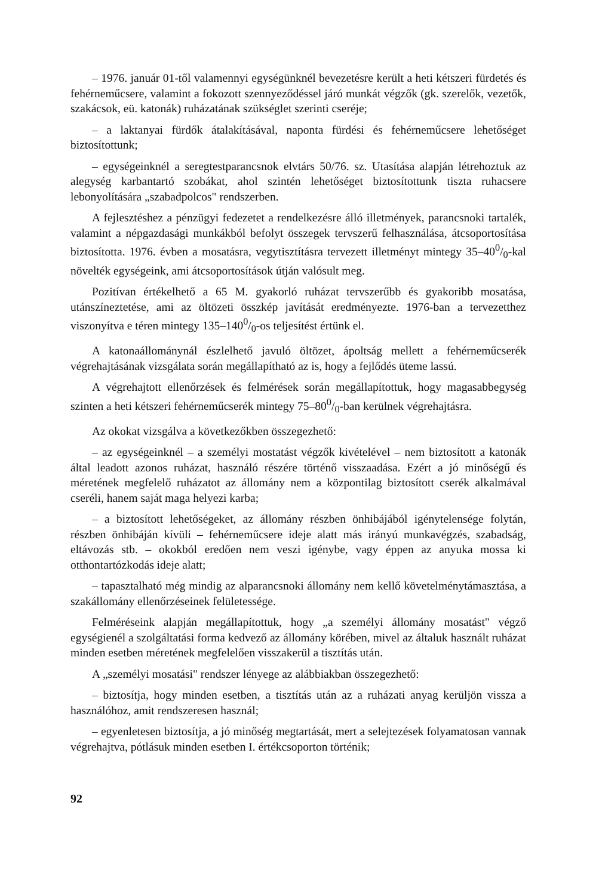– 1976. január 01-től valamennyi egységünknél bevezetésre került a heti kétszeri fürdetés és fehérneműcsere, valamint a fokozott szennyeződéssel járó munkát végzők (gk. szerelők, vezetők, szakácsok, eü. katonák) ruházatának szükséglet szerinti cseréje;
– a laktanyai fürdők átalakításával, naponta fürdési és fehérneműcsere lehetőséget biztosítottunk;
– egységeinknél a seregtestparancsnok elvtárs 50/76. sz. Utasítása alapján létrehoztuk az alegység karbantartó szobákat, ahol szintén lehetőséget biztosítottunk tiszta ruhacsere lebonyolítására „szabadpolcos" rendszerben.
A fejlesztéshez a pénzügyi fedezetet a rendelkezésre álló illetmények, parancsnoki tartalék, valamint a népgazdasági munkákból befolyt összegek tervszerű felhasználása, átcsoportosítása biztosította. 1976. évben a mosatásra, vegytisztításra tervezett illetményt mintegy 35–400/0-kal növelték egységeink, ami átcsoportosítások útján valósult meg.
Pozitívan értékelhető a 65 M. gyakorló ruházat tervszerűbb és gyakoribb mosatása, utánszíneztetése, ami az öltözeti összkép javítását eredményezte. 1976-ban a tervezetthez viszonyítva e téren mintegy 135–1400/0-os teljesítést értünk el.
A katonaállománynál észlelhető javuló öltözet, ápoltság mellett a fehérneműcserék végrehajtásának vizsgálata során megállapítható az is, hogy a fejlődés üteme lassú.
A végrehajtott ellenőrzések és felmérések során megállapítottuk, hogy magasabbegység szinten a heti kétszeri fehérneműcserék mintegy 75–800/0-ban kerülnek végrehajtásra.
Az okokat vizsgálva a következőkben összegezhető:
– az egységeinknél – a személyi mostatást végzők kivételével – nem biztosított a katonák által leadott azonos ruházat, használó részére történő visszaadása. Ezért a jó minőségű és méretének megfelelő ruházatot az állomány nem a központilag biztosított cserék alkalmával cseréli, hanem saját maga helyezi karba;
– a biztosított lehetőségeket, az állomány részben önhibájából igénytelensége folytán, részben önhibáján kívüli – fehérneműcsere ideje alatt más irányú munkavégzés, szabadság, eltávozás stb. – okokból eredően nem veszi igénybe, vagy éppen az anyuka mossa ki otthontartózkodás ideje alatt;
– tapasztalható még mindig az alparancsnoki állomány nem kellő követelménytámasztása, a szakállomány ellenőrzéseinek felületessége.
Felméréseink alapján megállapítottuk, hogy „a személyi állomány mosatást" végző egységienél a szolgáltatási forma kedvező az állomány körében, mivel az általuk használt ruházat minden esetben méretének megfelelően visszakerül a tisztítás után.
A „személyi mosatási" rendszer lényege az alábbiakban összegezhető:
– biztosítja, hogy minden esetben, a tisztítás után az a ruházati anyag kerüljön vissza a használóhoz, amit rendszeresen használ;
– egyenletesen biztosítja, a jó minőség megtartását, mert a selejtezések folyamatosan vannak végrehajtva, pótlásuk minden esetben I. értékcsoporton történik;
92